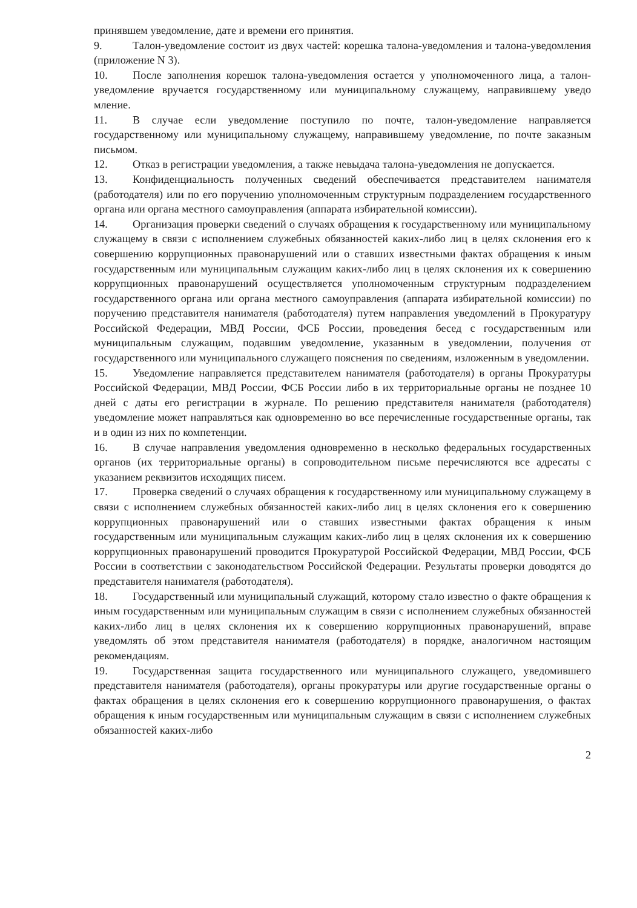принявшем уведомление, дате и времени его принятия.
9. Талон-уведомление состоит из двух частей: корешка талона-уведомления и талона-уведомления (приложение N 3).
10. После заполнения корешок талона-уведомления остается у уполномоченного лица, а талон-уведомление вручается государственному или муниципальному служащему, направившему уведо мление.
11. В случае если уведомление поступило по почте, талон-уведомление направляется государственному или муниципальному служащему, направившему уведомление, по почте заказным письмом.
12. Отказ в регистрации уведомления, а также невыдача талона-уведомления не допускается.
13. Конфиденциальность полученных сведений обеспечивается представителем нанимателя (работодателя) или по его поручению уполномоченным структурным подразделением государственного органа или органа местного самоуправления (аппарата избирательной комиссии).
14. Организация проверки сведений о случаях обращения к государственному или муниципальному служащему в связи с исполнением служебных обязанностей каких-либо лиц в целях склонения его к совершению коррупционных правонарушений или о ставших известными фактах обращения к иным государственным или муниципальным служащим каких-либо лиц в целях склонения их к совершению коррупционных правонарушений осуществляется уполномоченным структурным подразделением государственного органа или органа местного самоуправления (аппарата избирательной комиссии) по поручению представителя нанимателя (работодателя) путем направления уведомлений в Прокуратуру Российской Федерации, МВД России, ФСБ России, проведения бесед с государственным или муниципальным служащим, подавшим уведомление, указанным в уведомлении, получения от государственного или муниципального служащего пояснения по сведениям, изложенным в уведомлении.
15. Уведомление направляется представителем нанимателя (работодателя) в органы Прокуратуры Российской Федерации, МВД России, ФСБ России либо в их территориальные органы не позднее 10 дней с даты его регистрации в журнале. По решению представителя нанимателя (работодателя) уведомление может направляться как одновременно во все перечисленные государственные органы, так и в один из них по компетенции.
16. В случае направления уведомления одновременно в несколько федеральных государственных органов (их территориальные органы) в сопроводительном письме перечисляются все адресаты с указанием реквизитов исходящих писем.
17. Проверка сведений о случаях обращения к государственному или муниципальному служащему в связи с исполнением служебных обязанностей каких-либо лиц в целях склонения его к совершению коррупционных правонарушений или о ставших известными фактах обращения к иным государственным или муниципальным служащим каких-либо лиц в целях склонения их к совершению коррупционных правонарушений проводится Прокуратурой Российской Федерации, МВД России, ФСБ России в соответствии с законодательством Российской Федерации. Результаты проверки доводятся до представителя нанимателя (работодателя).
18. Государственный или муниципальный служащий, которому стало известно о факте обращения к иным государственным или муниципальным служащим в связи с исполнением служебных обязанностей каких-либо лиц в целях склонения их к совершению коррупционных правонарушений, вправе уведомлять об этом представителя нанимателя (работодателя) в порядке, аналогичном настоящим рекомендациям.
19. Государственная защита государственного или муниципального служащего, уведомившего представителя нанимателя (работодателя), органы прокуратуры или другие государственные органы о фактах обращения в целях склонения его к совершению коррупционного правонарушения, о фактах обращения к иным государственным или муниципальным служащим в связи с исполнением служебных обязанностей каких-либо
2